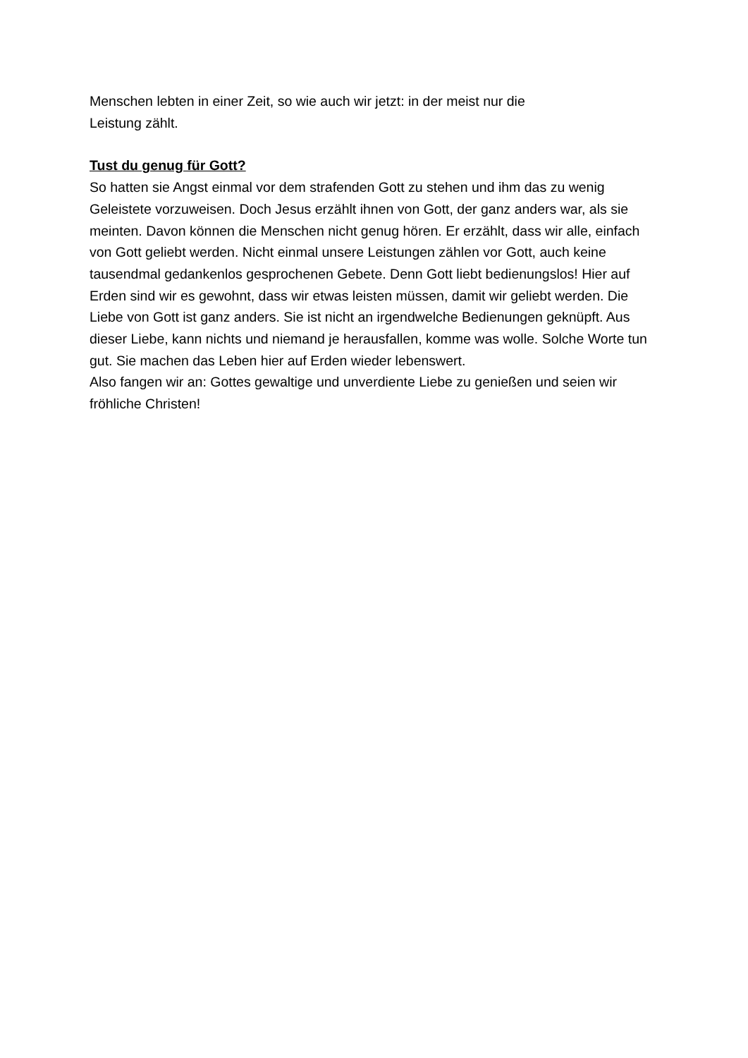Menschen lebten in einer Zeit, so wie auch wir jetzt: in der meist nur die
Leistung zählt.
Tust du genug für Gott?
So hatten sie Angst einmal vor dem strafenden Gott zu stehen und ihm das zu wenig Geleistete vorzuweisen. Doch Jesus erzählt ihnen von Gott, der ganz anders war, als sie meinten. Davon können die Menschen nicht genug hören. Er erzählt, dass wir alle, einfach von Gott geliebt werden. Nicht einmal unsere Leistungen zählen vor Gott, auch keine tausendmal gedankenlos gesprochenen Gebete. Denn Gott liebt bedienungslos! Hier auf Erden sind wir es gewohnt, dass wir etwas leisten müssen, damit wir geliebt werden. Die Liebe von Gott ist ganz anders. Sie ist nicht an irgendwelche Bedienungen geknüpft. Aus dieser Liebe, kann nichts und niemand je herausfallen, komme was wolle. Solche Worte tun gut. Sie machen das Leben hier auf Erden wieder lebenswert.
Also fangen wir an: Gottes gewaltige und unverdiente Liebe zu genießen und seien wir fröhliche Christen!